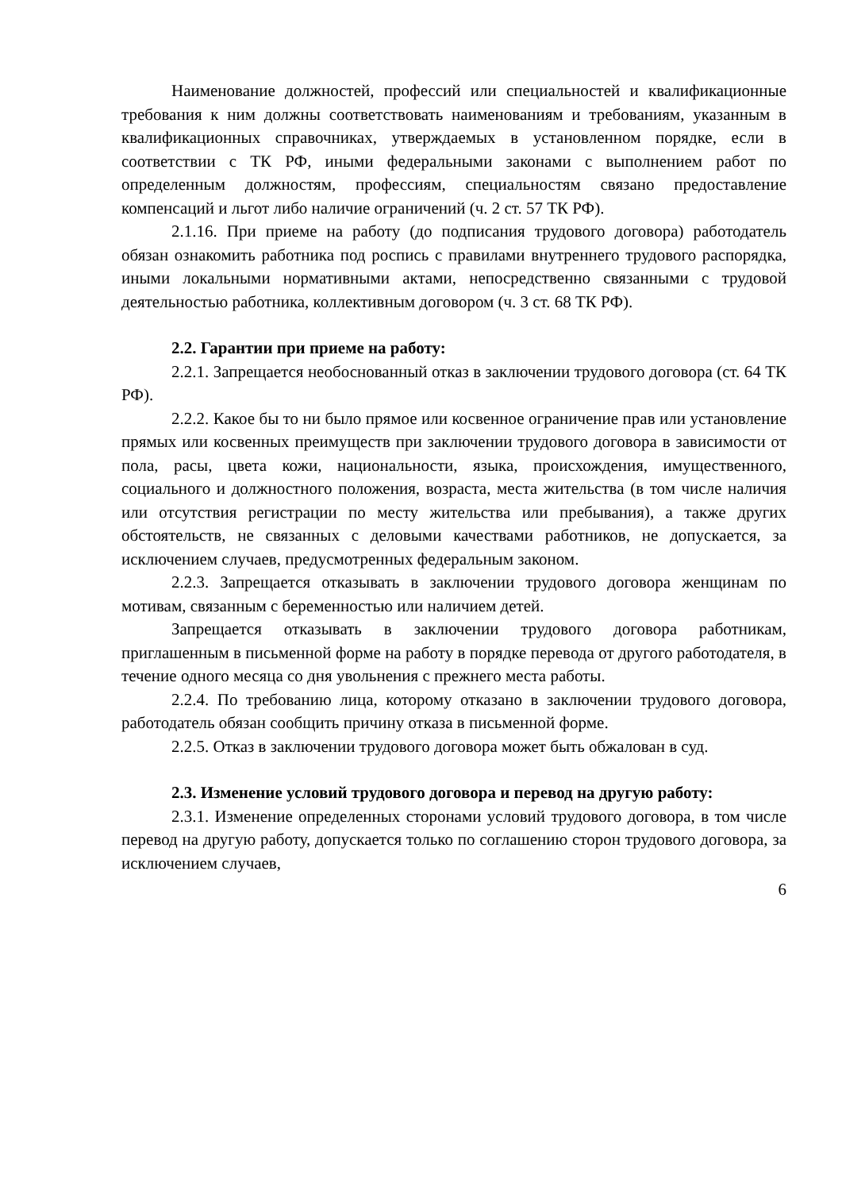Наименование должностей, профессий или специальностей и квалификационные требования к ним должны соответствовать наименованиям и требованиям, указанным в квалификационных справочниках, утверждаемых в установленном порядке, если в соответствии с ТК РФ, иными федеральными законами с выполнением работ по определенным должностям, профессиям, специальностям связано предоставление компенсаций и льгот либо наличие ограничений (ч. 2 ст. 57 ТК РФ).
2.1.16. При приеме на работу (до подписания трудового договора) работодатель обязан ознакомить работника под роспись с правилами внутреннего трудового распорядка, иными локальными нормативными актами, непосредственно связанными с трудовой деятельностью работника, коллективным договором (ч. 3 ст. 68 ТК РФ).
2.2. Гарантии при приеме на работу:
2.2.1. Запрещается необоснованный отказ в заключении трудового договора (ст. 64 ТК РФ).
2.2.2. Какое бы то ни было прямое или косвенное ограничение прав или установление прямых или косвенных преимуществ при заключении трудового договора в зависимости от пола, расы, цвета кожи, национальности, языка, происхождения, имущественного, социального и должностного положения, возраста, места жительства (в том числе наличия или отсутствия регистрации по месту жительства или пребывания), а также других обстоятельств, не связанных с деловыми качествами работников, не допускается, за исключением случаев, предусмотренных федеральным законом.
2.2.3. Запрещается отказывать в заключении трудового договора женщинам по мотивам, связанным с беременностью или наличием детей.
Запрещается отказывать в заключении трудового договора работникам, приглашенным в письменной форме на работу в порядке перевода от другого работодателя, в течение одного месяца со дня увольнения с прежнего места работы.
2.2.4. По требованию лица, которому отказано в заключении трудового договора, работодатель обязан сообщить причину отказа в письменной форме.
2.2.5. Отказ в заключении трудового договора может быть обжалован в суд.
2.3. Изменение условий трудового договора и перевод на другую работу:
2.3.1. Изменение определенных сторонами условий трудового договора, в том числе перевод на другую работу, допускается только по соглашению сторон трудового договора, за исключением случаев,
6